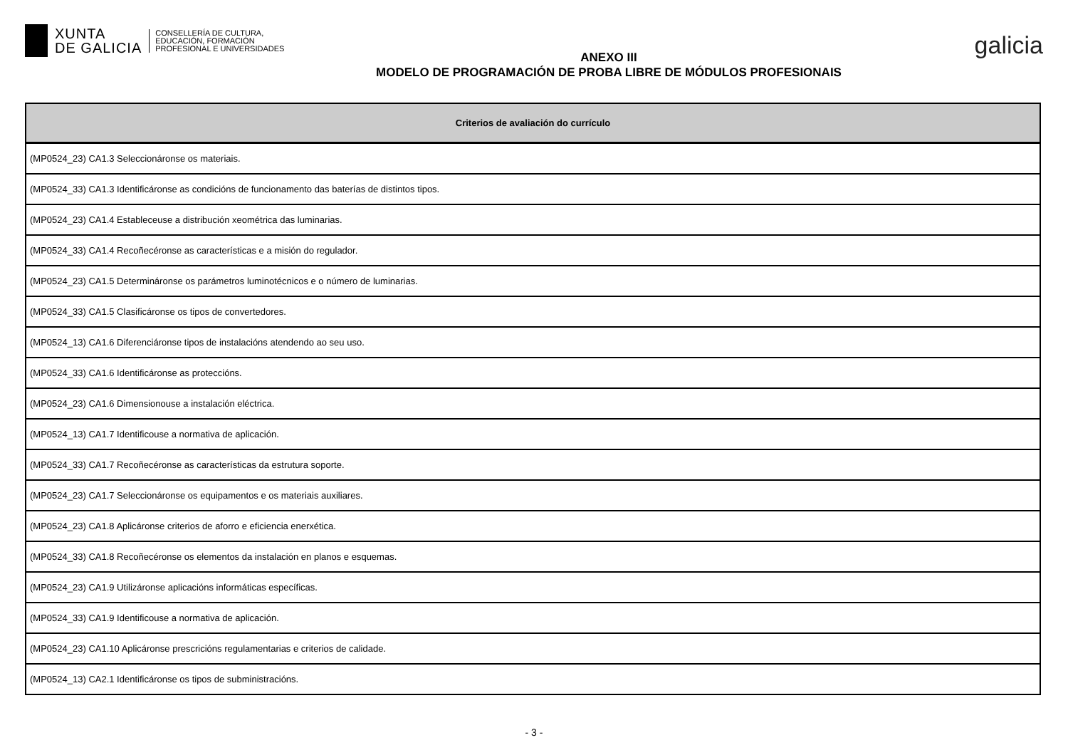XUNTA
DE GALICIA
CONSELLERÍA DE CULTURA,
EDUCACIÓN, FORMACIÓN
PROFESIONAL E UNIVERSIDADES
ANEXO III
MODELO DE PROGRAMACIÓN DE PROBA LIBRE DE MÓDULOS PROFESIONAIS
galicia
| Criterios de avaliación do currículo |
| --- |
| (MP0524_23) CA1.3 Seleccionáronse os materiais. |
| (MP0524_33) CA1.3 Identificáronse as condicións de funcionamento das baterías de distintos tipos. |
| (MP0524_23) CA1.4 Estableceuse a distribución xeométrica das luminarias. |
| (MP0524_33) CA1.4 Recoñecéronse as características e a misión do regulador. |
| (MP0524_23) CA1.5 Determináronse os parámetros luminotécnicos e o número de luminarias. |
| (MP0524_33) CA1.5 Clasificáronse os tipos de convertedores. |
| (MP0524_13) CA1.6 Diferenciáronse tipos de instalacións atendendo ao seu uso. |
| (MP0524_33) CA1.6 Identificáronse as proteccións. |
| (MP0524_23) CA1.6 Dimensionouse a instalación eléctrica. |
| (MP0524_13) CA1.7 Identificouse a normativa de aplicación. |
| (MP0524_33) CA1.7 Recoñecéronse as características da estrutura soporte. |
| (MP0524_23) CA1.7 Seleccionáronse os equipamentos e os materiais auxiliares. |
| (MP0524_23) CA1.8 Aplicáronse criterios de aforro e eficiencia enerxética. |
| (MP0524_33) CA1.8 Recoñecéronse os elementos da instalación en planos e esquemas. |
| (MP0524_23) CA1.9 Utilizáronse aplicacións informáticas específicas. |
| (MP0524_33) CA1.9 Identificouse a normativa de aplicación. |
| (MP0524_23) CA1.10 Aplicáronse prescricións regulamentarias e criterios de calidade. |
| (MP0524_13) CA2.1 Identificáronse os tipos de subministracións. |
- 3 -